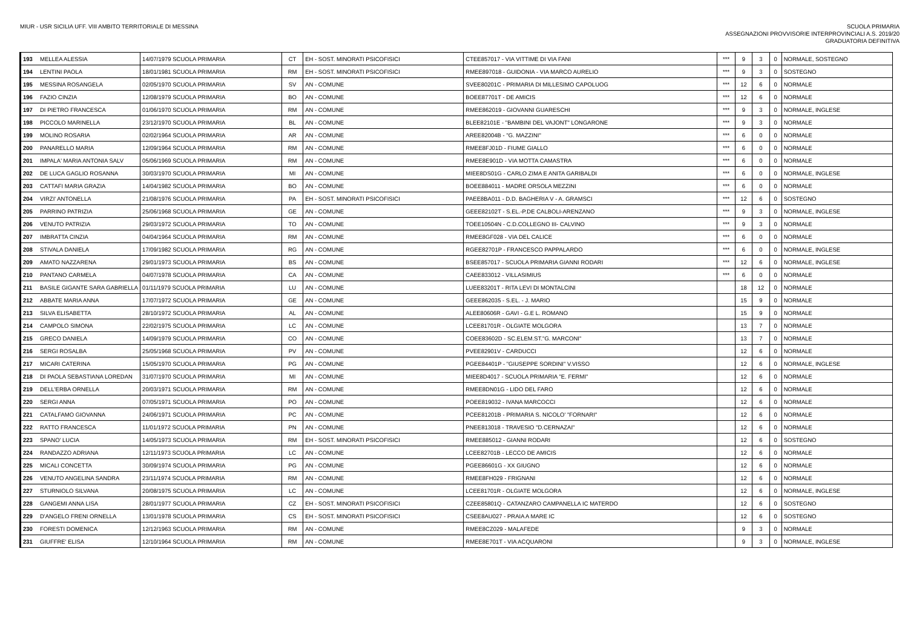MIUR - USR SICILIA UFF. VIII AMBITO TERRITORIALE DI MESSINA
SCUOLA PRIMARIA
ASSEGNAZIONI PROVVISORIE INTERPROVINCIALI A.S. 2019/20
GRADUATORIA DEFINITIVA
| 193 | MELLEA ALESSIA | 14/07/1979 SCUOLA PRIMARIA | CT | EH - SOST. MINORATI PSICOFISICI | CTEE857017 - VIA VITTIME DI VIA FANI | *** | 9 | 3 | 0 | NORMALE, SOSTEGNO |
| 194 | LENTINI PAOLA | 18/01/1981 SCUOLA PRIMARIA | RM | EH - SOST. MINORATI PSICOFISICI | RMEE897018 - GUIDONIA - VIA MARCO AURELIO | *** | 9 | 3 | 0 | SOSTEGNO |
| 195 | MESSINA ROSANGELA | 02/05/1970 SCUOLA PRIMARIA | SV | AN - COMUNE | SVEE80201C - PRIMARIA DI MILLESIMO CAPOLUOG | *** | 12 | 6 | 0 | NORMALE |
| 196 | FAZIO CINZIA | 12/08/1979 SCUOLA PRIMARIA | BO | AN - COMUNE | BOEE87701T - DE AMICIS | *** | 12 | 6 | 0 | NORMALE |
| 197 | DI PIETRO FRANCESCA | 01/06/1970 SCUOLA PRIMARIA | RM | AN - COMUNE | RMEE862019 - GIOVANNI GUARESCHI | *** | 9 | 3 | 0 | NORMALE, INGLESE |
| 198 | PICCOLO MARINELLA | 23/12/1970 SCUOLA PRIMARIA | BL | AN - COMUNE | BLEE82101E - "BAMBINI DEL VAJONT" LONGARONE | *** | 9 | 3 | 0 | NORMALE |
| 199 | MOLINO ROSARIA | 02/02/1964 SCUOLA PRIMARIA | AR | AN - COMUNE | AREE82004B - "G. MAZZINI" | *** | 6 | 0 | 0 | NORMALE |
| 200 | PANARELLO MARIA | 12/09/1964 SCUOLA PRIMARIA | RM | AN - COMUNE | RMEE8FJ01D - FIUME GIALLO | *** | 6 | 0 | 0 | NORMALE |
| 201 | IMPALA' MARIA ANTONIA SALV | 05/06/1969 SCUOLA PRIMARIA | RM | AN - COMUNE | RMEE8E901D - VIA MOTTA CAMASTRA | *** | 6 | 0 | 0 | NORMALE |
| 202 | DE LUCA GAGLIO ROSANNA | 30/03/1970 SCUOLA PRIMARIA | MI | AN - COMUNE | MIEE8DS01G - CARLO ZIMA E ANITA GARIBALDI | *** | 6 | 0 | 0 | NORMALE, INGLESE |
| 203 | CATTAFI MARIA GRAZIA | 14/04/1982 SCUOLA PRIMARIA | BO | AN - COMUNE | BOEE884011 - MADRE ORSOLA MEZZINI | *** | 6 | 0 | 0 | NORMALE |
| 204 | VIRZI' ANTONELLA | 21/08/1976 SCUOLA PRIMARIA | PA | EH - SOST. MINORATI PSICOFISICI | PAEE8BA011 - D.D. BAGHERIA V - A. GRAMSCI | *** | 12 | 6 | 0 | SOSTEGNO |
| 205 | PARRINO PATRIZIA | 25/06/1968 SCUOLA PRIMARIA | GE | AN - COMUNE | GEEE82102T - S.EL.-P.DE CALBOLI-ARENZANO | *** | 9 | 3 | 0 | NORMALE, INGLESE |
| 206 | VENUTO PATRIZIA | 29/03/1972 SCUOLA PRIMARIA | TO | AN - COMUNE | TOEE10504N - C.D.COLLEGNO III- CALVINO | *** | 9 | 3 | 0 | NORMALE |
| 207 | IMBRATTA CINZIA | 04/04/1964 SCUOLA PRIMARIA | RM | AN - COMUNE | RMEE8GF028 - VIA DEL CALICE | *** | 6 | 0 | 0 | NORMALE |
| 208 | STIVALA DANIELA | 17/09/1982 SCUOLA PRIMARIA | RG | AN - COMUNE | RGEE82701P - FRANCESCO PAPPALARDO | *** | 6 | 0 | 0 | NORMALE, INGLESE |
| 209 | AMATO NAZZARENA | 29/01/1973 SCUOLA PRIMARIA | BS | AN - COMUNE | BSEE857017 - SCUOLA PRIMARIA GIANNI RODARI | *** | 12 | 6 | 0 | NORMALE, INGLESE |
| 210 | PANTANO CARMELA | 04/07/1978 SCUOLA PRIMARIA | CA | AN - COMUNE | CAEE833012 - VILLASIMIUS | *** | 6 | 0 | 0 | NORMALE |
| 211 | BASILE GIGANTE SARA GABRIELLA | 01/11/1979 SCUOLA PRIMARIA | LU | AN - COMUNE | LUEE83201T - RITA LEVI DI MONTALCINI | | 18 | 12 | 0 | NORMALE |
| 212 | ABBATE MARIA ANNA | 17/07/1972 SCUOLA PRIMARIA | GE | AN - COMUNE | GEEE862035 - S.EL. - J. MARIO | | 15 | 9 | 0 | NORMALE |
| 213 | SILVA ELISABETTA | 28/10/1972 SCUOLA PRIMARIA | AL | AN - COMUNE | ALEE80606R - GAVI - G.E L. ROMANO | | 15 | 9 | 0 | NORMALE |
| 214 | CAMPOLO SIMONA | 22/02/1975 SCUOLA PRIMARIA | LC | AN - COMUNE | LCEE81701R - OLGIATE MOLGORA | | 13 | 7 | 0 | NORMALE |
| 215 | GRECO DANIELA | 14/09/1979 SCUOLA PRIMARIA | CO | AN - COMUNE | COEE83602D - SC.ELEM.ST."G. MARCONI" | | 13 | 7 | 0 | NORMALE |
| 216 | SERGI ROSALBA | 25/05/1968 SCUOLA PRIMARIA | PV | AN - COMUNE | PVEE82901V - CARDUCCI | | 12 | 6 | 0 | NORMALE |
| 217 | MICARI CATERINA | 15/05/1970 SCUOLA PRIMARIA | PG | AN - COMUNE | PGEE84401P - "GIUSEPPE SORDINI" V.VISSO | | 12 | 6 | 0 | NORMALE, INGLESE |
| 218 | DI PAOLA SEBASTIANA LOREDAN | 31/07/1970 SCUOLA PRIMARIA | MI | AN - COMUNE | MIEE8D4017 - SCUOLA PRIMARIA "E. FERMI" | | 12 | 6 | 0 | NORMALE |
| 219 | DELL'ERBA ORNELLA | 20/03/1971 SCUOLA PRIMARIA | RM | AN - COMUNE | RMEE8DN01G - LIDO DEL FARO | | 12 | 6 | 0 | NORMALE |
| 220 | SERGI ANNA | 07/05/1971 SCUOLA PRIMARIA | PO | AN - COMUNE | POEE819032 - IVANA MARCOCCI | | 12 | 6 | 0 | NORMALE |
| 221 | CATALFAMO GIOVANNA | 24/06/1971 SCUOLA PRIMARIA | PC | AN - COMUNE | PCEE81201B - PRIMARIA S. NICOLO' "FORNARI" | | 12 | 6 | 0 | NORMALE |
| 222 | RATTO FRANCESCA | 11/01/1972 SCUOLA PRIMARIA | PN | AN - COMUNE | PNEE813018 - TRAVESIO "D.CERNAZAI" | | 12 | 6 | 0 | NORMALE |
| 223 | SPANO' LUCIA | 14/05/1973 SCUOLA PRIMARIA | RM | EH - SOST. MINORATI PSICOFISICI | RMEE885012 - GIANNI RODARI | | 12 | 6 | 0 | SOSTEGNO |
| 224 | RANDAZZO ADRIANA | 12/11/1973 SCUOLA PRIMARIA | LC | AN - COMUNE | LCEE82701B - LECCO DE AMICIS | | 12 | 6 | 0 | NORMALE |
| 225 | MICALI CONCETTA | 30/09/1974 SCUOLA PRIMARIA | PG | AN - COMUNE | PGEE86601G - XX GIUGNO | | 12 | 6 | 0 | NORMALE |
| 226 | VENUTO ANGELINA SANDRA | 23/11/1974 SCUOLA PRIMARIA | RM | AN - COMUNE | RMEE8FH029 - FRIGNANI | | 12 | 6 | 0 | NORMALE |
| 227 | STURNIOLO SILVANA | 20/08/1975 SCUOLA PRIMARIA | LC | AN - COMUNE | LCEE81701R - OLGIATE MOLGORA | | 12 | 6 | 0 | NORMALE, INGLESE |
| 228 | GANGEMI ANNA LISA | 28/01/1977 SCUOLA PRIMARIA | CZ | EH - SOST. MINORATI PSICOFISICI | CZEE85801Q - CATANZARO CAMPANELLA IC MATERDO | | 12 | 6 | 0 | SOSTEGNO |
| 229 | D'ANGELO FRENI ORNELLA | 13/01/1978 SCUOLA PRIMARIA | CS | EH - SOST. MINORATI PSICOFISICI | CSEE8AU027 - PRAIA A MARE IC | | 12 | 6 | 0 | SOSTEGNO |
| 230 | FORESTI DOMENICA | 12/12/1963 SCUOLA PRIMARIA | RM | AN - COMUNE | RMEE8CZ029 - MALAFEDE | | 9 | 3 | 0 | NORMALE |
| 231 | GIUFFRE' ELISA | 12/10/1964 SCUOLA PRIMARIA | RM | AN - COMUNE | RMEE8E701T - VIA ACQUARONI | | 9 | 3 | 0 | NORMALE, INGLESE |